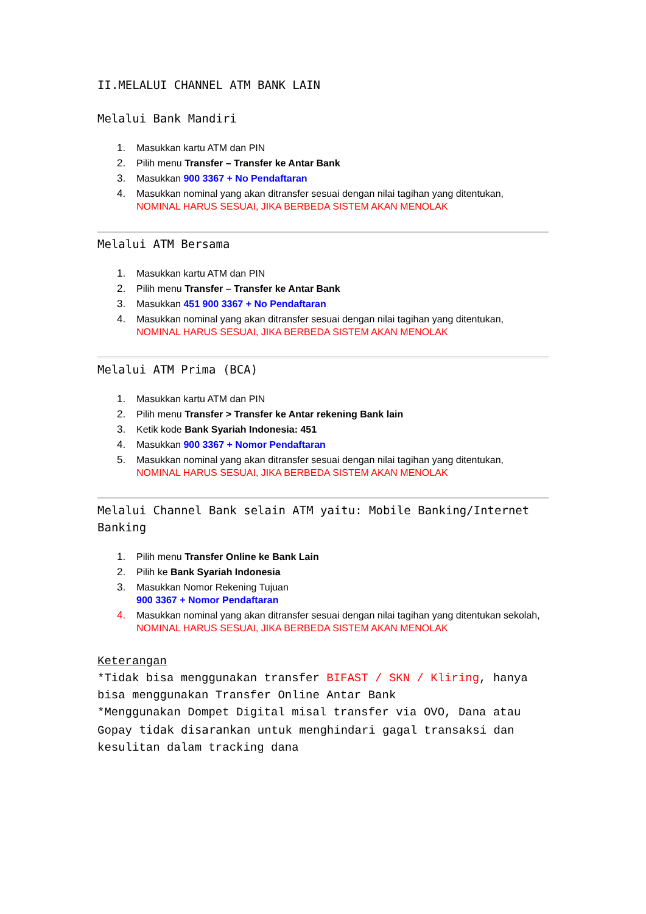II.MELALUI CHANNEL ATM BANK LAIN
Melalui Bank Mandiri
1. Masukkan kartu ATM dan PIN
2. Pilih menu Transfer – Transfer ke Antar Bank
3. Masukkan 900 3367 + No Pendaftaran
4. Masukkan nominal yang akan ditransfer sesuai dengan nilai tagihan yang ditentukan,
NOMINAL HARUS SESUAI, JIKA BERBEDA SISTEM AKAN MENOLAK
Melalui ATM Bersama
1. Masukkan kartu ATM dan PIN
2. Pilih menu Transfer – Transfer ke Antar Bank
3. Masukkan 451 900 3367 + No Pendaftaran
4. Masukkan nominal yang akan ditransfer sesuai dengan nilai tagihan yang ditentukan,
NOMINAL HARUS SESUAI, JIKA BERBEDA SISTEM AKAN MENOLAK
Melalui ATM Prima (BCA)
1. Masukkan kartu ATM dan PIN
2. Pilih menu Transfer > Transfer ke Antar rekening Bank lain
3. Ketik kode Bank Syariah Indonesia: 451
4. Masukkan 900 3367 + Nomor Pendaftaran
5. Masukkan nominal yang akan ditransfer sesuai dengan nilai tagihan yang ditentukan,
NOMINAL HARUS SESUAI, JIKA BERBEDA SISTEM AKAN MENOLAK
Melalui Channel Bank selain ATM yaitu: Mobile Banking/Internet Banking
1. Pilih menu Transfer Online ke Bank Lain
2. Pilih ke Bank Syariah Indonesia
3. Masukkan Nomor Rekening Tujuan
900 3367 + Nomor Pendaftaran
4. Masukkan nominal yang akan ditransfer sesuai dengan nilai tagihan yang ditentukan sekolah,
NOMINAL HARUS SESUAI, JIKA BERBEDA SISTEM AKAN MENOLAK
Keterangan
*Tidak bisa menggunakan transfer BIFAST / SKN / Kliring, hanya bisa menggunakan Transfer Online Antar Bank
*Menggunakan Dompet Digital misal transfer via OVO, Dana atau Gopay tidak disarankan untuk menghindari gagal transaksi dan kesulitan dalam tracking dana